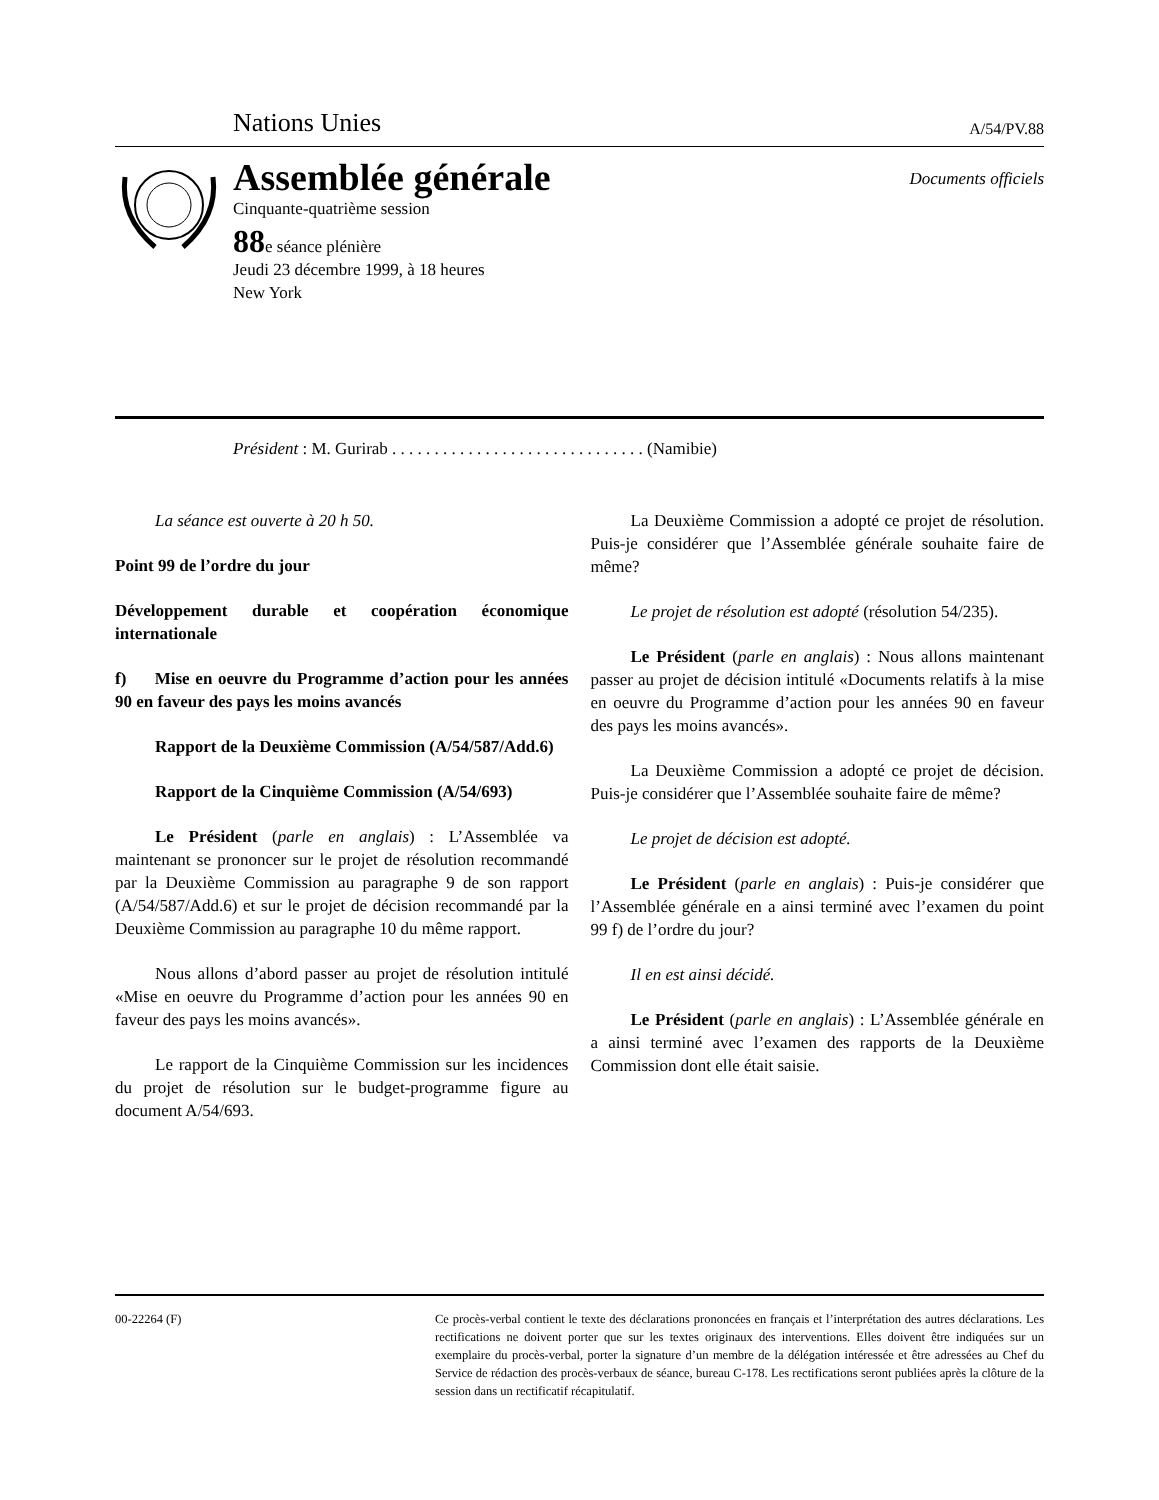Nations Unies A/54/PV.88
Assemblée générale
Cinquante-quatrième session
88e séance plénière
Jeudi 23 décembre 1999, à 18 heures
New York
Documents officiels
Président : M. Gurirab . . . . . . . . . . . . . . . . . . . . . . . . . . . . . . (Namibie)
La séance est ouverte à 20 h 50.
Point 99 de l’ordre du jour
Développement durable et coopération économique internationale
f) Mise en oeuvre du Programme d’action pour les années 90 en faveur des pays les moins avancés
Rapport de la Deuxième Commission (A/54/587/Add.6)
Rapport de la Cinquième Commission (A/54/693)
Le Président (parle en anglais) : L’Assemblée va maintenant se prononcer sur le projet de résolution recommandé par la Deuxième Commission au paragraphe 9 de son rapport (A/54/587/Add.6) et sur le projet de décision recommandé par la Deuxième Commission au paragraphe 10 du même rapport.
Nous allons d’abord passer au projet de résolution intitulé «Mise en oeuvre du Programme d’action pour les années 90 en faveur des pays les moins avancés».
Le rapport de la Cinquième Commission sur les incidences du projet de résolution sur le budget-programme figure au document A/54/693.
La Deuxième Commission a adopté ce projet de résolution. Puis-je considérer que l’Assemblée générale souhaite faire de même?
Le projet de résolution est adopté (résolution 54/235).
Le Président (parle en anglais) : Nous allons maintenant passer au projet de décision intitulé «Documents relatifs à la mise en oeuvre du Programme d’action pour les années 90 en faveur des pays les moins avancés».
La Deuxième Commission a adopté ce projet de décision. Puis-je considérer que l’Assemblée souhaite faire de même?
Le projet de décision est adopté.
Le Président (parle en anglais) : Puis-je considérer que l’Assemblée générale en a ainsi terminé avec l’examen du point 99 f) de l’ordre du jour?
Il en est ainsi décidé.
Le Président (parle en anglais) : L’Assemblée générale en a ainsi terminé avec l’examen des rapports de la Deuxième Commission dont elle était saisie.
00-22264 (F) Ce procès-verbal contient le texte des déclarations prononcées en français et l’interprétation des autres déclarations. Les rectifications ne doivent porter que sur les textes originaux des interventions. Elles doivent être indiquées sur un exemplaire du procès-verbal, porter la signature d’un membre de la délégation intéressée et être adressées au Chef du Service de rédaction des procès-verbaux de séance, bureau C-178. Les rectifications seront publiées après la clôture de la session dans un rectificatif récapitulatif.